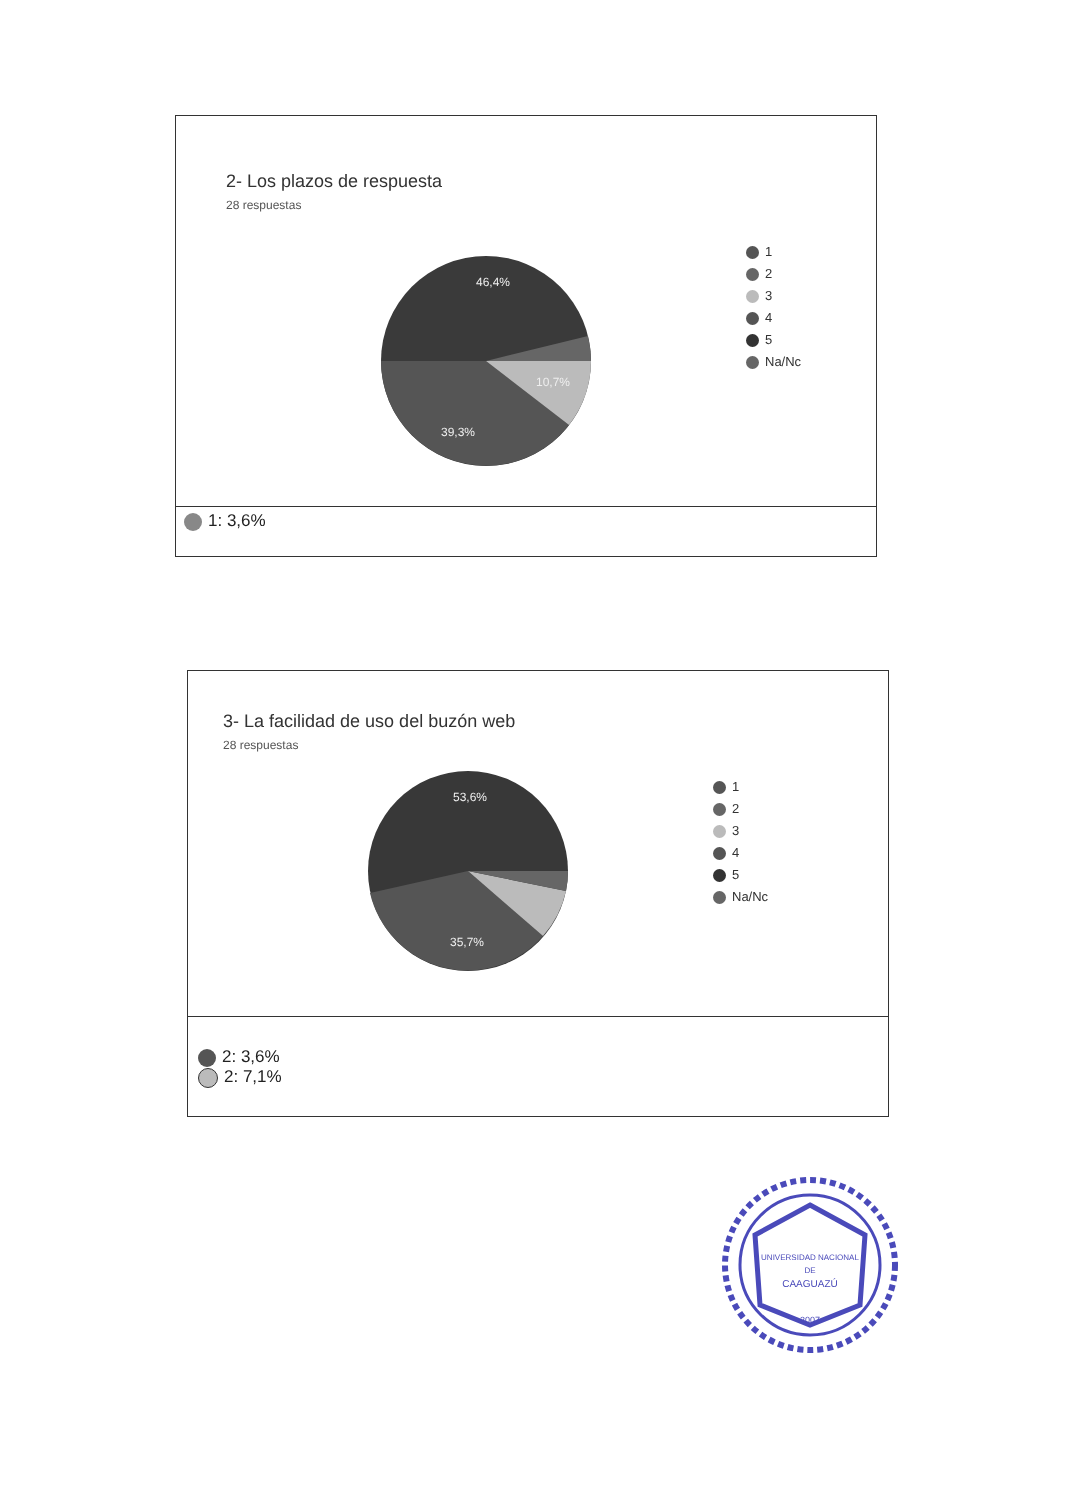2- Los plazos de respuesta
28 respuestas
46,4%
10,7%
39,3%
1
2
3
4
5
Na/Nc
1: 3,6%
3- La facilidad de uso del buzón web
28 respuestas
53,6%
35,7%
1
2
3
4
5
Na/Nc
2: 3,6%
2: 7,1%
UNIVERSIDAD NACIONAL
DE
CAAGUAZÚ
2007